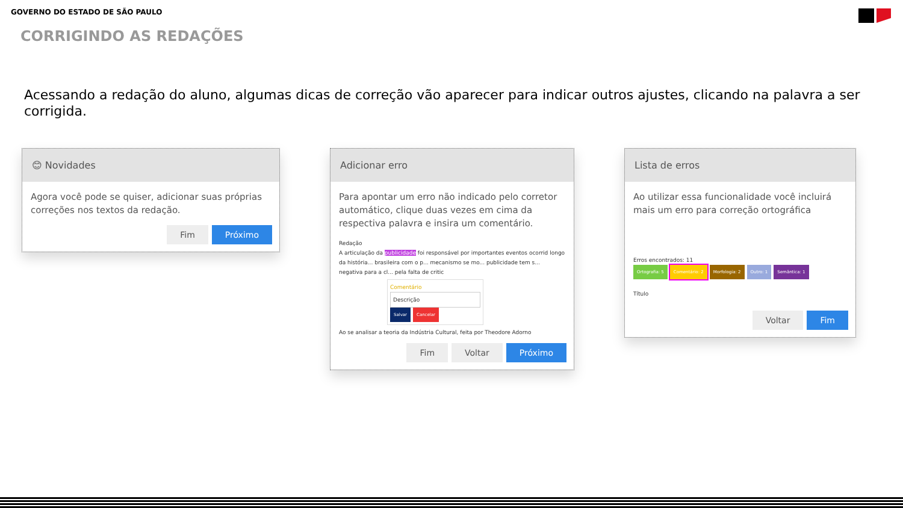GOVERNO DO ESTADO DE SÃO PAULO
CORRIGINDO AS REDAÇÕES
Acessando a redação do aluno, algumas dicas de correção vão aparecer para indicar outros ajustes, clicando na palavra a ser corrigida.
😊 Novidades
Agora você pode se quiser, adicionar suas próprias correções nos textos da redação.
Fim Próximo
Adicionar erro
Para apontar um erro não indicado pelo corretor automático, clique duas vezes em cima da respectiva palavra e insira um comentário.
Redação
A articulação da publicidade foi responsável por importantes eventos ocorrid longo da história... brasileira com o p... mecanismo se mo... publicidade tem s... negativa para a cl... pela falta de critic
Comentário
Descrição
Salvar Cancelar
Ao se analisar a teoria da Indústria Cultural, feita por Theodore Adorno
Fim Voltar Próximo
Lista de erros
Ao utilizar essa funcionalidade você incluirá mais um erro para correção ortográfica
Erros encontrados: 11
Ortografia: 5 Comentário: 2 Morfologia: 2 Outro: 1 Semântica: 1
Título
Voltar Fim